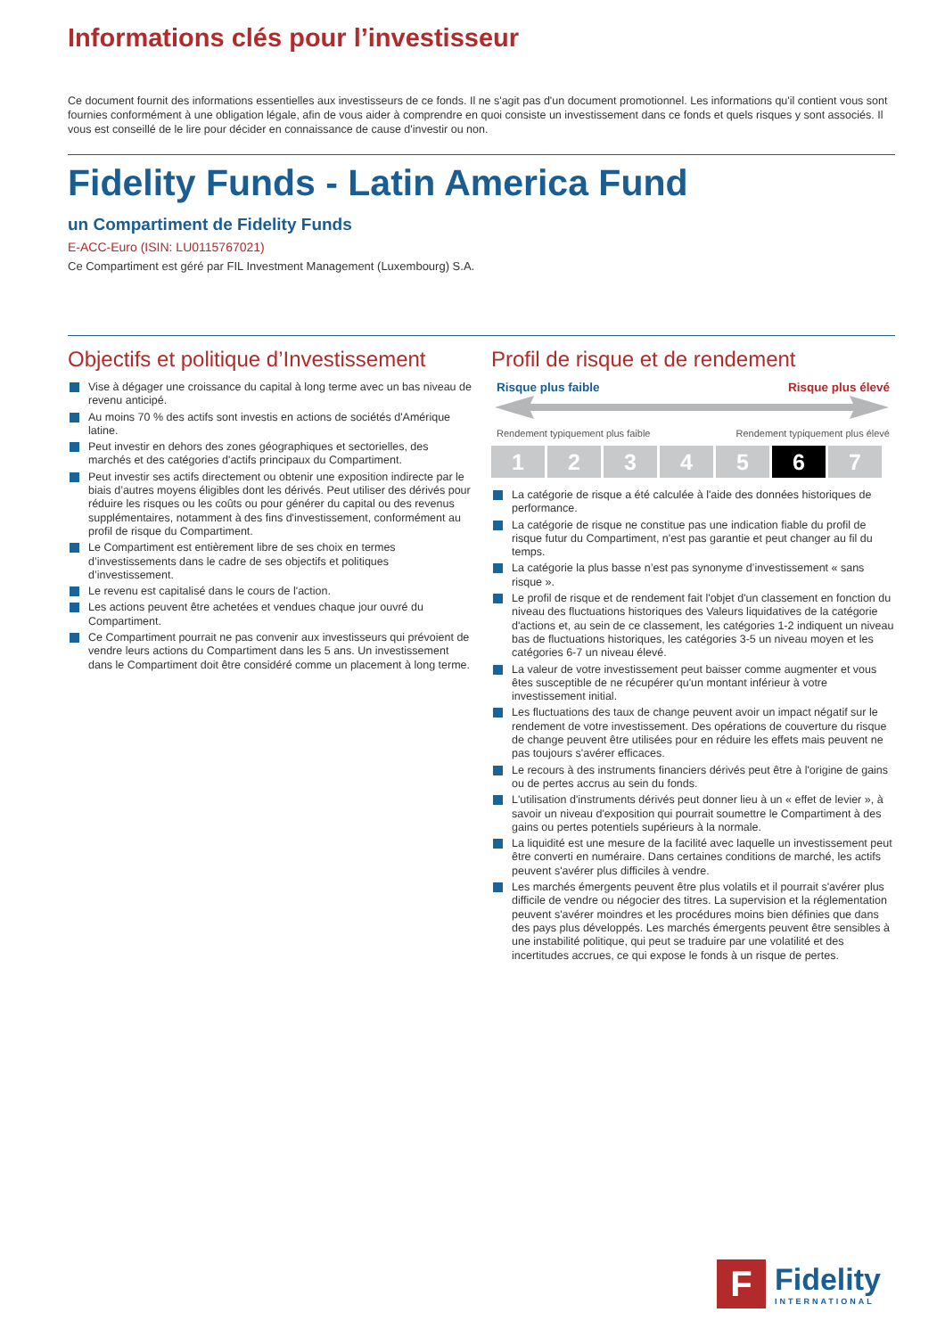Informations clés pour l’investisseur
Ce document fournit des informations essentielles aux investisseurs de ce fonds. Il ne s'agit pas d'un document promotionnel. Les informations qu'il contient vous sont fournies conformément à une obligation légale, afin de vous aider à comprendre en quoi consiste un investissement dans ce fonds et quels risques y sont associés. Il vous est conseillé de le lire pour décider en connaissance de cause d'investir ou non.
Fidelity Funds - Latin America Fund
un Compartiment de Fidelity Funds
E-ACC-Euro (ISIN: LU0115767021)
Ce Compartiment est géré par FIL Investment Management (Luxembourg) S.A.
Objectifs et politique d’Investissement
Vise à dégager une croissance du capital à long terme avec un bas niveau de revenu anticipé.
Au moins 70 % des actifs sont investis en actions de sociétés d'Amérique latine.
Peut investir en dehors des zones géographiques et sectorielles, des marchés et des catégories d'actifs principaux du Compartiment.
Peut investir ses actifs directement ou obtenir une exposition indirecte par le biais d’autres moyens éligibles dont les dérivés. Peut utiliser des dérivés pour réduire les risques ou les coûts ou pour générer du capital ou des revenus supplémentaires, notamment à des fins d'investissement, conformément au profil de risque du Compartiment.
Le Compartiment est entièrement libre de ses choix en termes d’investissements dans le cadre de ses objectifs et politiques d’investissement.
Le revenu est capitalisé dans le cours de l'action.
Les actions peuvent être achetées et vendues chaque jour ouvré du Compartiment.
Ce Compartiment pourrait ne pas convenir aux investisseurs qui prévoient de vendre leurs actions du Compartiment dans les 5 ans. Un investissement dans le Compartiment doit être considéré comme un placement à long terme.
Profil de risque et de rendement
Risque plus faible Risque plus élevé
Rendement typiquement plus faible Rendement typiquement plus élevé
1 2 3 4 5 6 7
La catégorie de risque a été calculée à l'aide des données historiques de performance.
La catégorie de risque ne constitue pas une indication fiable du profil de risque futur du Compartiment, n'est pas garantie et peut changer au fil du temps.
La catégorie la plus basse n’est pas synonyme d’investissement « sans risque ».
Le profil de risque et de rendement fait l'objet d'un classement en fonction du niveau des fluctuations historiques des Valeurs liquidatives de la catégorie d'actions et, au sein de ce classement, les catégories 1-2 indiquent un niveau bas de fluctuations historiques, les catégories 3-5 un niveau moyen et les catégories 6-7 un niveau élevé.
La valeur de votre investissement peut baisser comme augmenter et vous êtes susceptible de ne récupérer qu'un montant inférieur à votre investissement initial.
Les fluctuations des taux de change peuvent avoir un impact négatif sur le rendement de votre investissement. Des opérations de couverture du risque de change peuvent être utilisées pour en réduire les effets mais peuvent ne pas toujours s'avérer efficaces.
Le recours à des instruments financiers dérivés peut être à l'origine de gains ou de pertes accrus au sein du fonds.
L'utilisation d'instruments dérivés peut donner lieu à un « effet de levier », à savoir un niveau d'exposition qui pourrait soumettre le Compartiment à des gains ou pertes potentiels supérieurs à la normale.
La liquidité est une mesure de la facilité avec laquelle un investissement peut être converti en numéraire. Dans certaines conditions de marché, les actifs peuvent s'avérer plus difficiles à vendre.
Les marchés émergents peuvent être plus volatils et il pourrait s'avérer plus difficile de vendre ou négocier des titres. La supervision et la réglementation peuvent s'avérer moindres et les procédures moins bien définies que dans des pays plus développés. Les marchés émergents peuvent être sensibles à une instabilité politique, qui peut se traduire par une volatilité et des incertitudes accrues, ce qui expose le fonds à un risque de pertes.
F
Fidelity
INTERNATIONAL